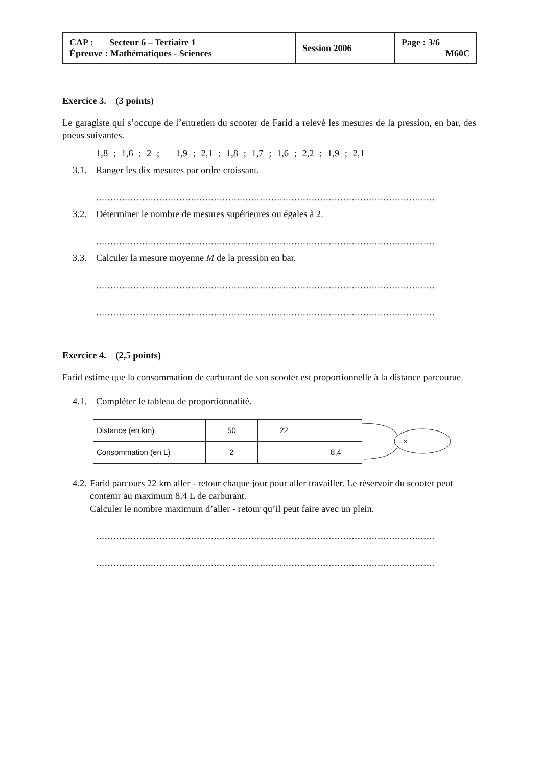| CAP : Secteur 6 – Tertiaire 1 Épreuve : Mathématiques - Sciences | Session 2006 | Page : 3/6 M60C |
Exercice 3. (3 points)
Le garagiste qui s’occupe de l’entretien du scooter de Farid a relevé les mesures de la pression, en bar, des pneus suivantes.
1,8 ; 1,6 ; 2 ; 1,9 ; 2,1 ; 1,8 ; 1,7 ; 1,6 ; 2,2 ; 1,9 ; 2,1
3.1. Ranger les dix mesures par ordre croissant.
......................................................................................................................
3.2. Déterminer le nombre de mesures supérieures ou égales à 2.
......................................................................................................................
3.3. Calculer la mesure moyenne M de la pression en bar.
......................................................................................................................
......................................................................................................................
Exercice 4. (2,5 points)
Farid estime que la consommation de carburant de son scooter est proportionnelle à la distance parcourue.
4.1. Compléter le tableau de proportionnalité.
| Distance (en km) | 50 | 22 | |
| Consommation (en L) | 2 | | 8,4 |
×
4.2. Farid parcours 22 km aller - retour chaque jour pour aller travailler. Le réservoir du scooter peut contenir au maximum 8,4 L de carburant.
Calculer le nombre maximum d’aller - retour qu’il peut faire avec un plein.
......................................................................................................................
......................................................................................................................